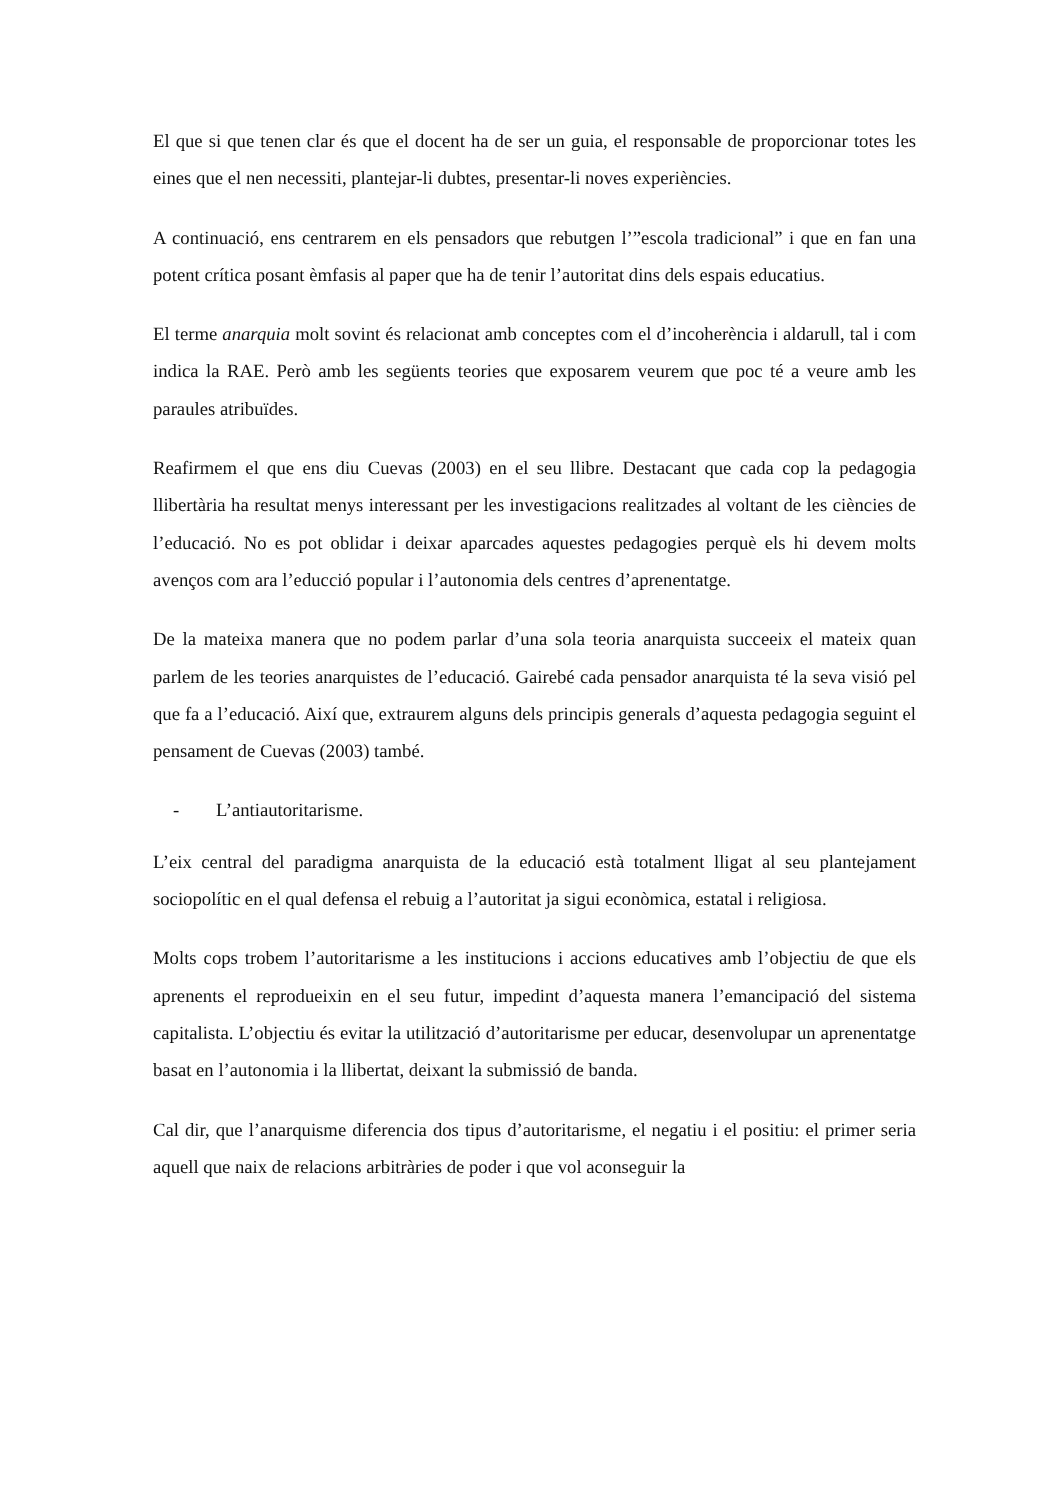El que si que tenen clar és que el docent ha de ser un guia, el responsable de proporcionar totes les eines que el nen necessiti, plantejar-li dubtes, presentar-li noves experiències.
A continuació, ens centrarem en els pensadors que rebutgen l’”escola tradicional” i que en fan una potent crítica posant èmfasis al paper que ha de tenir l’autoritat dins dels espais educatius.
El terme anarquia molt sovint és relacionat amb conceptes com el d’incoherència i aldarull, tal i com indica la RAE. Però amb les següents teories que exposarem veurem que poc té a veure amb les paraules atribuïdes.
Reafirmem el que ens diu Cuevas (2003) en el seu llibre. Destacant que cada cop la pedagogia llibertària ha resultat menys interessant per les investigacions realitzades al voltant de les ciències de l’educació. No es pot oblidar i deixar aparcades aquestes pedagogies perquè els hi devem molts avenços com ara l’educció popular i l’autonomia dels centres d’aprenentatge.
De la mateixa manera que no podem parlar d’una sola teoria anarquista succeeix el mateix quan parlem de les teories anarquistes de l’educació. Gairebé cada pensador anarquista té la seva visió pel que fa a l’educació. Així que, extraurem alguns dels principis generals d’aquesta pedagogia seguint el pensament de Cuevas (2003) també.
- L’antiautoritarisme.
L’eix central del paradigma anarquista de la educació està totalment lligat al seu plantejament sociopolític en el qual defensa el rebuig a l’autoritat ja sigui econòmica, estatal i religiosa.
Molts cops trobem l’autoritarisme a les institucions i accions educatives amb l’objectiu de que els aprenents el reprodueixin en el seu futur, impedint d’aquesta manera l’emancipació del sistema capitalista. L’objectiu és evitar la utilització d’autoritarisme per educar, desenvolupar un aprenentatge basat en l’autonomia i la llibertat, deixant la submissió de banda.
Cal dir, que l’anarquisme diferencia dos tipus d’autoritarisme, el negatiu i el positiu: el primer seria aquell que naix de relacions arbitràries de poder i que vol aconseguir la